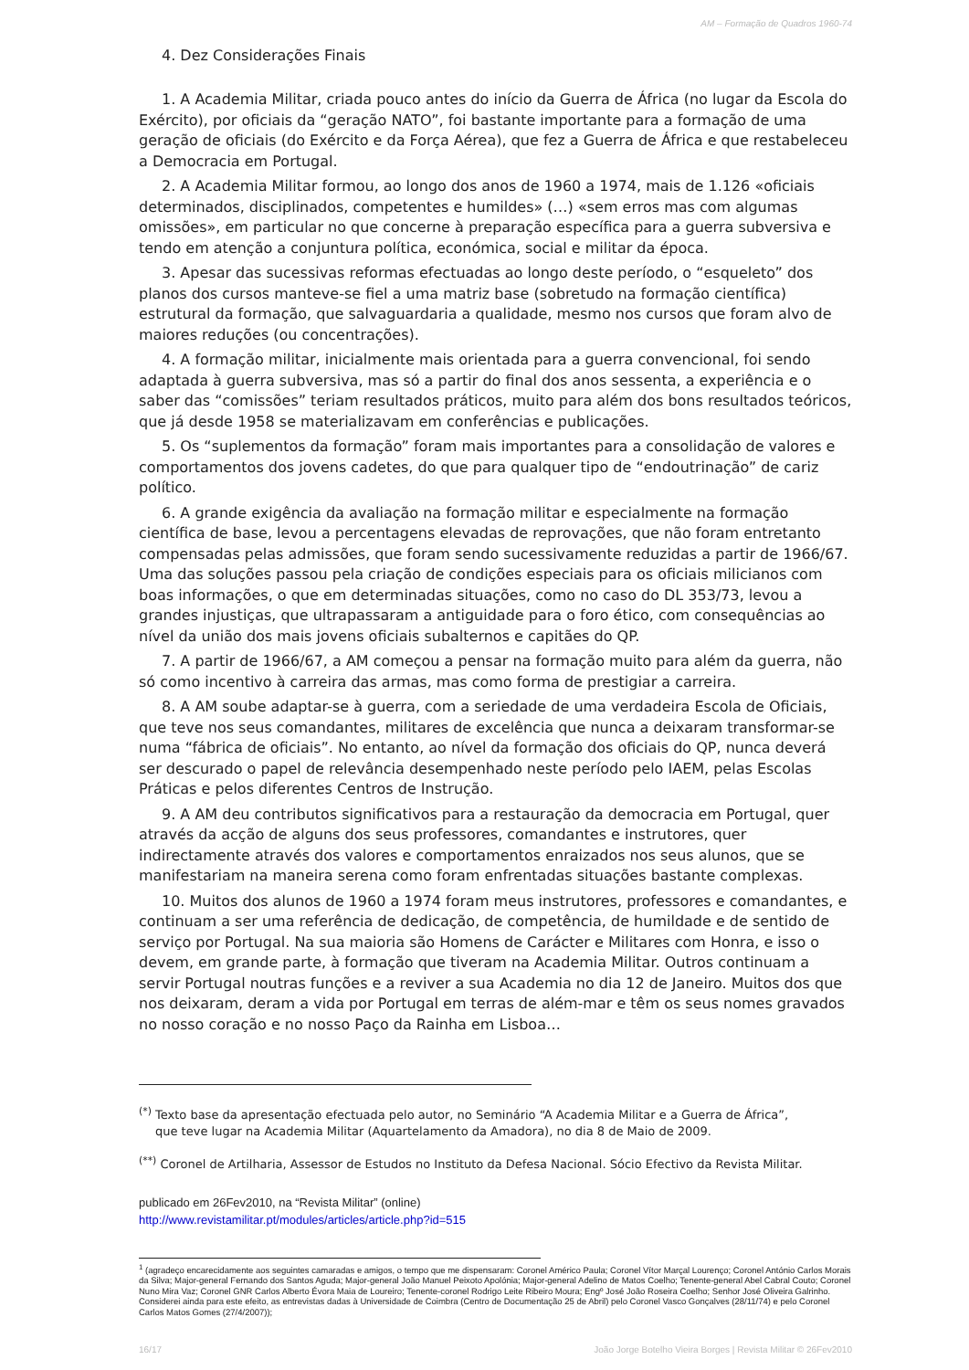AM – Formação de Quadros 1960-74
4. Dez Considerações Finais
1. A Academia Militar, criada pouco antes do início da Guerra de África (no lugar da Escola do Exército), por oficiais da “geração NATO”, foi bastante importante para a formação de uma geração de oficiais (do Exército e da Força Aérea), que fez a Guerra de África e que restabeleceu a Democracia em Portugal.
2. A Academia Militar formou, ao longo dos anos de 1960 a 1974, mais de 1.126 «oficiais determinados, disciplinados, competentes e humildes» (…) «sem erros mas com algumas omissões», em particular no que concerne à preparação específica para a guerra subversiva e tendo em atenção a conjuntura política, económica, social e militar da época.
3. Apesar das sucessivas reformas efectuadas ao longo deste período, o “esqueleto” dos planos dos cursos manteve-se fiel a uma matriz base (sobretudo na formação científica) estrutural da formação, que salvaguardaria a qualidade, mesmo nos cursos que foram alvo de maiores reduções (ou concentrações).
4. A formação militar, inicialmente mais orientada para a guerra convencional, foi sendo adaptada à guerra subversiva, mas só a partir do final dos anos sessenta, a experiência e o saber das “comissões” teriam resultados práticos, muito para além dos bons resultados teóricos, que já desde 1958 se materializavam em conferências e publicações.
5. Os “suplementos da formação” foram mais importantes para a consolidação de valores e comportamentos dos jovens cadetes, do que para qualquer tipo de “endoutrinação” de cariz político.
6. A grande exigência da avaliação na formação militar e especialmente na formação científica de base, levou a percentagens elevadas de reprovações, que não foram entretanto compensadas pelas admissões, que foram sendo sucessivamente reduzidas a partir de 1966/67. Uma das soluções passou pela criação de condições especiais para os oficiais milicianos com boas informações, o que em determinadas situações, como no caso do DL 353/73, levou a grandes injustiças, que ultrapassaram a antiguidade para o foro ético, com consequências ao nível da união dos mais jovens oficiais subalternos e capitães do QP.
7. A partir de 1966/67, a AM começou a pensar na formação muito para além da guerra, não só como incentivo à carreira das armas, mas como forma de prestigiar a carreira.
8. A AM soube adaptar-se à guerra, com a seriedade de uma verdadeira Escola de Oficiais, que teve nos seus comandantes, militares de excelência que nunca a deixaram transformar-se numa “fábrica de oficiais”. No entanto, ao nível da formação dos oficiais do QP, nunca deverá ser descurado o papel de relevância desempenhado neste período pelo IAEM, pelas Escolas Práticas e pelos diferentes Centros de Instrução.
9. A AM deu contributos significativos para a restauração da democracia em Portugal, quer através da acção de alguns dos seus professores, comandantes e instrutores, quer indirectamente através dos valores e comportamentos enraizados nos seus alunos, que se manifestariam na maneira serena como foram enfrentadas situações bastante complexas.
10. Muitos dos alunos de 1960 a 1974 foram meus instrutores, professores e comandantes, e continuam a ser uma referência de dedicação, de competência, de humildade e de sentido de serviço por Portugal. Na sua maioria são Homens de Carácter e Militares com Honra, e isso o devem, em grande parte, à formação que tiveram na Academia Militar. Outros continuam a servir Portugal noutras funções e a reviver a sua Academia no dia 12 de Janeiro. Muitos dos que nos deixaram, deram a vida por Portugal em terras de além-mar e têm os seus nomes gravados no nosso coração e no nosso Paço da Rainha em Lisboa…
<sup>(*)</sup> Texto base da apresentação efectuada pelo autor, no Seminário “A Academia Militar e a Guerra de África”,
que teve lugar na Academia Militar (Aquartelamento da Amadora), no dia 8 de Maio de 2009.
<sup>(**)</sup> Coronel de Artilharia, Assessor de Estudos no Instituto da Defesa Nacional. Sócio Efectivo da Revista Militar.
publicado em 26Fev2010, na “Revista Militar” (online)
http://www.revistamilitar.pt/modules/articles/article.php?id=515
<sup>1</sup> (agradeço encarecidamente aos seguintes camaradas e amigos, o tempo que me dispensaram: Coronel Américo Paula; Coronel Vítor Marçal Lourenço; Coronel António Carlos Morais da Silva; Major-general Fernando dos Santos Aguda; Major-general João Manuel Peixoto Apolónia; Major-general Adelino de Matos Coelho; Tenente-general Abel Cabral Couto; Coronel Nuno Mira Vaz; Coronel GNR Carlos Alberto Évora Maia de Loureiro; Tenente-coronel Rodrigo Leite Ribeiro Moura; Engº José João Roseira Coelho; Senhor José Oliveira Galrinho. Considerei ainda para este efeito, as entrevistas dadas à Universidade de Coimbra (Centro de Documentação 25 de Abril) pelo Coronel Vasco Gonçalves (28/11/74) e pelo Coronel Carlos Matos Gomes (27/4/2007));
16/17 João Jorge Botelho Vieira Borges | Revista Militar © 26Fev2010